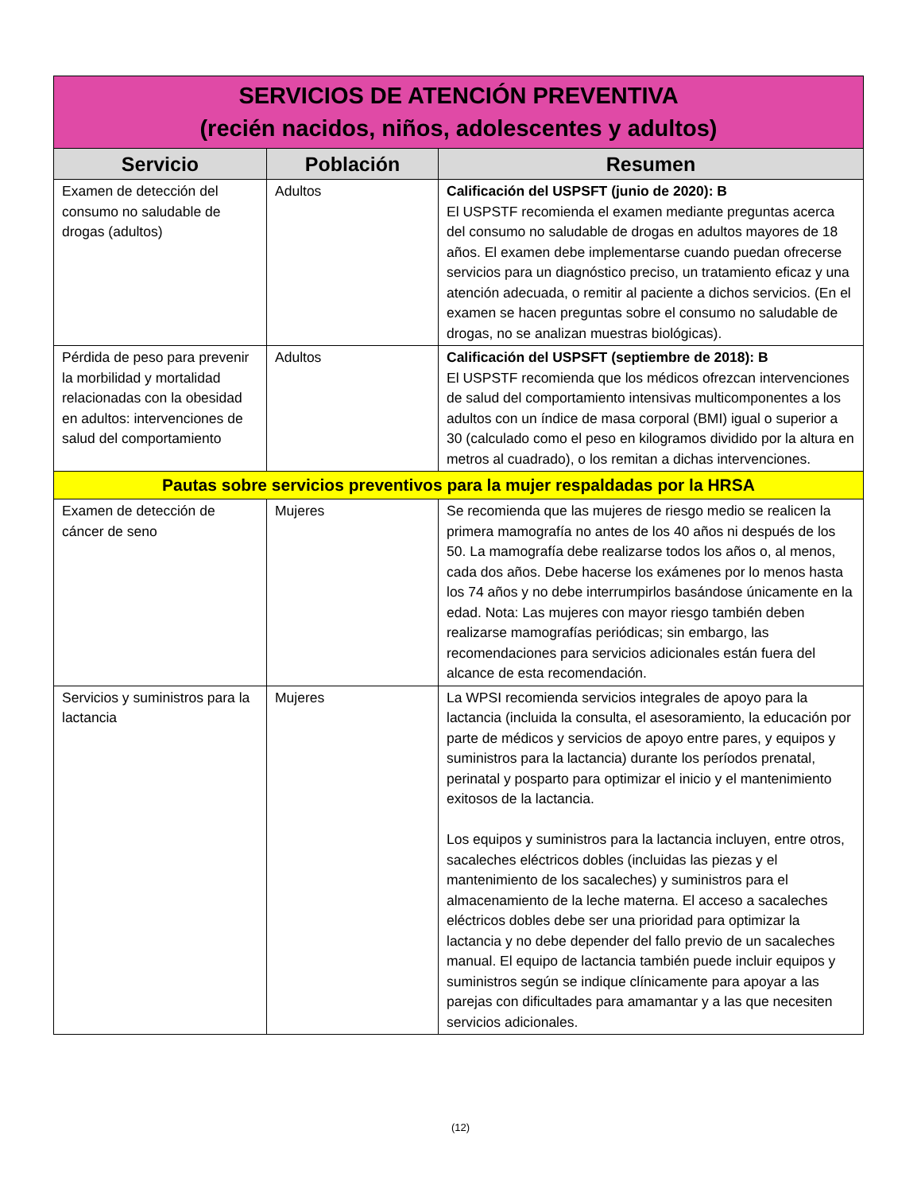| SERVICIOS DE ATENCIÓN PREVENTIVA (recién nacidos, niños, adolescentes y adultos) | | |
| Servicio | Población | Resumen |
| Examen de detección del consumo no saludable de drogas (adultos) | Adultos | Calificación del USPSFT (junio de 2020): B El USPSTF recomienda el examen mediante preguntas acerca del consumo no saludable de drogas en adultos mayores de 18 años. El examen debe implementarse cuando puedan ofrecerse servicios para un diagnóstico preciso, un tratamiento eficaz y una atención adecuada, o remitir al paciente a dichos servicios. (En el examen se hacen preguntas sobre el consumo no saludable de drogas, no se analizan muestras biológicas). |
| Pérdida de peso para prevenir la morbilidad y mortalidad relacionadas con la obesidad en adultos: intervenciones de salud del comportamiento | Adultos | Calificación del USPSFT (septiembre de 2018): B El USPSTF recomienda que los médicos ofrezcan intervenciones de salud del comportamiento intensivas multicomponentes a los adultos con un índice de masa corporal (BMI) igual o superior a 30 (calculado como el peso en kilogramos dividido por la altura en metros al cuadrado), o los remitan a dichas intervenciones. |
| Pautas sobre servicios preventivos para la mujer respaldadas por la HRSA | | |
| Examen de detección de cáncer de seno | Mujeres | Se recomienda que las mujeres de riesgo medio se realicen la primera mamografía no antes de los 40 años ni después de los 50. La mamografía debe realizarse todos los años o, al menos, cada dos años. Debe hacerse los exámenes por lo menos hasta los 74 años y no debe interrumpirlos basándose únicamente en la edad. Nota: Las mujeres con mayor riesgo también deben realizarse mamografías periódicas; sin embargo, las recomendaciones para servicios adicionales están fuera del alcance de esta recomendación. |
| Servicios y suministros para la lactancia | Mujeres | La WPSI recomienda servicios integrales de apoyo para la lactancia (incluida la consulta, el asesoramiento, la educación por parte de médicos y servicios de apoyo entre pares, y equipos y suministros para la lactancia) durante los períodos prenatal, perinatal y posparto para optimizar el inicio y el mantenimiento exitosos de la lactancia. Los equipos y suministros para la lactancia incluyen, entre otros, sacaleches eléctricos dobles (incluidas las piezas y el mantenimiento de los sacaleches) y suministros para el almacenamiento de la leche materna. El acceso a sacaleches eléctricos dobles debe ser una prioridad para optimizar la lactancia y no debe depender del fallo previo de un sacaleches manual. El equipo de lactancia también puede incluir equipos y suministros según se indique clínicamente para apoyar a las parejas con dificultades para amamantar y a las que necesiten servicios adicionales. |
(12)